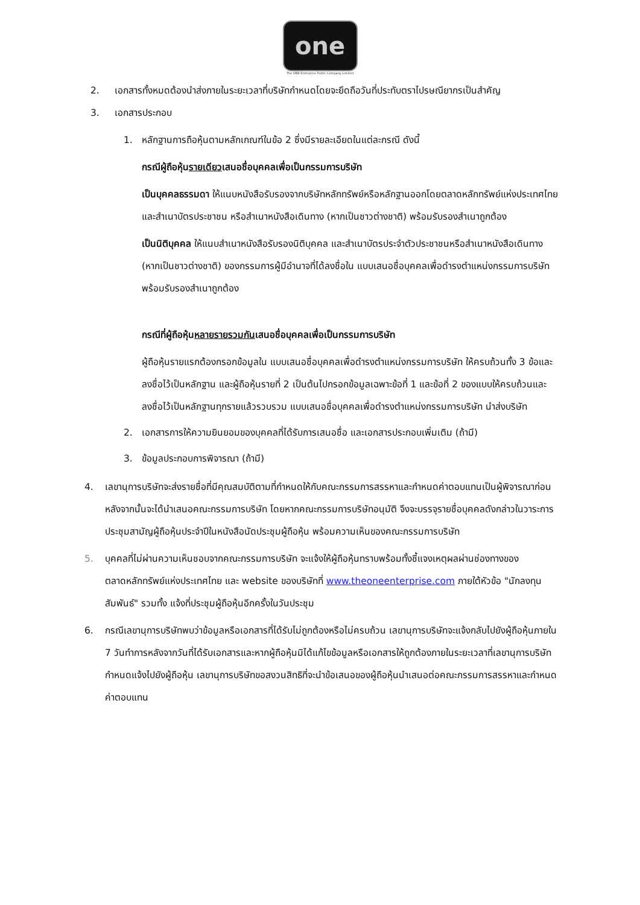one
The ONE Enterprise Public Company Limited
2. เอกสารทั้งหมดต้องนำส่งภายในระยะเวลาที่บริษัทกำหนดโดยจะยึดถือวันที่ประทับตราไปรษณียากรเป็นสำคัญ
3. เอกสารประกอบ
1. หลักฐานการถือหุ้นตามหลักเกณฑ์ในข้อ 2 ซึ่งมีรายละเอียดในแต่ละกรณี ดังนี้
กรณีผู้ถือหุ้นรายเดียวเสนอชื่อบุคคลเพื่อเป็นกรรมการบริษัท
เป็นบุคคลธรรมดา ให้แนบหนังสือรับรองจากบริษัทหลักทรัพย์หรือหลักฐานออกโดยตลาดหลักทรัพย์แห่งประเทศไทย และสำเนาบัตรประชาชน หรือสำเนาหนังสือเดินทาง (หากเป็นชาวต่างชาติ) พร้อมรับรองสำเนาถูกต้อง
เป็นนิติบุคคล ให้แนบสำเนาหนังสือรับรองนิติบุคคล และสำเนาบัตรประจำตัวประชาชนหรือสำเนาหนังสือเดินทาง (หากเป็นชาวต่างชาติ) ของกรรมการผู้มีอำนาจที่ได้ลงชื่อใน แบบเสนอชื่อบุคคลเพื่อดำรงตำแหน่งกรรมการบริษัท พร้อมรับรองสำเนาถูกต้อง
กรณีที่ผู้ถือหุ้นหลายรายรวมกันเสนอชื่อบุคคลเพื่อเป็นกรรมการบริษัท
ผู้ถือหุ้นรายแรกต้องกรอกข้อมูลใน แบบเสนอชื่อบุคคลเพื่อดำรงตำแหน่งกรรมการบริษัท ให้ครบถ้วนทั้ง 3 ข้อและลงชื่อไว้เป็นหลักฐาน และผู้ถือหุ้นรายที่ 2 เป็นต้นไปกรอกข้อมูลเฉพาะข้อที่ 1 และข้อที่ 2 ของแบบให้ครบถ้วนและลงชื่อไว้เป็นหลักฐานทุกรายแล้วรวบรวม แบบเสนอชื่อบุคคลเพื่อดำรงตำแหน่งกรรมการบริษัท นำส่งบริษัท
2. เอกสารการให้ความยินยอมของบุคคลที่ได้รับการเสนอชื่อ และเอกสารประกอบเพิ่มเติม (ถ้ามี)
3. ข้อมูลประกอบการพิจารณา (ถ้ามี)
4. เลขานุการบริษัทจะส่งรายชื่อที่มีคุณสมบัติตามที่กำหนดให้กับคณะกรรมการสรรหาและกำหนดค่าตอบแทนเป็นผู้พิจารณาก่อน หลังจากนั้นจะได้นำเสนอคณะกรรมการบริษัท โดยหากคณะกรรมการบริษัทอนุมัติ จึงจะบรรจุรายชื่อบุคคลดังกล่าวในวาระการประชุมสามัญผู้ถือหุ้นประจำปีในหนังสือนัดประชุมผู้ถือหุ้น พร้อมความเห็นของคณะกรรมการบริษัท
5. บุคคลที่ไม่ผ่านความเห็นชอบจากคณะกรรมการบริษัท จะแจ้งให้ผู้ถือหุ้นทราบพร้อมทั้งชี้แจงเหตุผลผ่านช่องทางของตลาดหลักทรัพย์แห่งประเทศไทย และ website ของบริษัทที่ www.theoneenterprise.com ภายใต้หัวข้อ "นักลงทุนสัมพันธ์" รวมทั้ง แจ้งที่ประชุมผู้ถือหุ้นอีกครั้งในวันประชุม
6. กรณีเลขานุการบริษัทพบว่าข้อมูลหรือเอกสารที่ได้รับไม่ถูกต้องหรือไม่ครบถ้วน เลขานุการบริษัทจะแจ้งกลับไปยังผู้ถือหุ้นภายใน 7 วันทำการหลังจากวันที่ได้รับเอกสารและหากผู้ถือหุ้นมิได้แก้ไขข้อมูลหรือเอกสารให้ถูกต้องภายในระยะเวลาที่เลขานุการบริษัทกำหนดแจ้งไปยังผู้ถือหุ้น เลขานุการบริษัทขอสงวนสิทธิที่จะนำข้อเสนอของผู้ถือหุ้นนำเสนอต่อคณะกรรมการสรรหาและกำหนดค่าตอบแทน